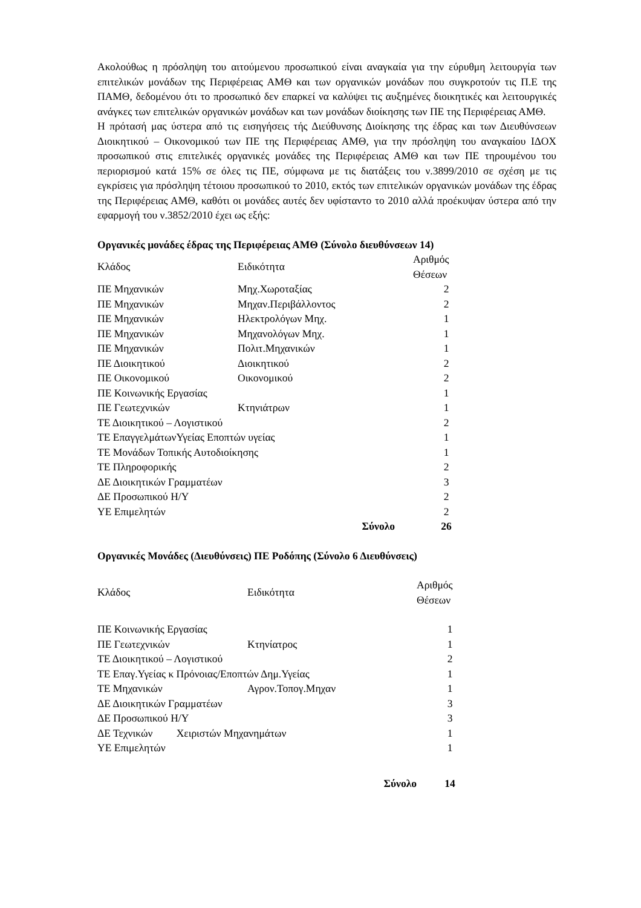Ακολούθως η πρόσληψη του αιτούμενου προσωπικού είναι αναγκαία για την εύρυθμη λειτουργία των επιτελικών μονάδων της Περιφέρειας ΑΜΘ και των οργανικών μονάδων που συγκροτούν τις Π.Ε της ΠΑΜΘ, δεδομένου ότι το προσωπικό δεν επαρκεί να καλύψει τις αυξημένες διοικητικές και λειτουργικές ανάγκες των επιτελικών οργανικών μονάδων και των μονάδων διοίκησης των ΠΕ της Περιφέρειας ΑΜΘ.
Η πρότασή μας ύστερα από τις εισηγήσεις τής Διεύθυνσης Διοίκησης της έδρας και των Διευθύνσεων Διοικητικού – Οικονομικού των ΠΕ της Περιφέρειας ΑΜΘ, για την πρόσληψη του αναγκαίου ΙΔΟΧ προσωπικού στις επιτελικές οργανικές μονάδες της Περιφέρειας ΑΜΘ και των ΠΕ τηρουμένου του περιορισμού κατά 15% σε όλες τις ΠΕ, σύμφωνα με τις διατάξεις του ν.3899/2010 σε σχέση με τις εγκρίσεις για πρόσληψη τέτοιου προσωπικού το 2010, εκτός των επιτελικών οργανικών μονάδων της έδρας της Περιφέρειας ΑΜΘ, καθότι οι μονάδες αυτές δεν υφίσταντο το 2010 αλλά προέκυψαν ύστερα από την εφαρμογή του ν.3852/2010 έχει ως εξής:
Οργανικές μονάδες έδρας της Περιφέρειας ΑΜΘ (Σύνολο διευθύνσεων 14)
| Κλάδος | Ειδικότητα | Αριθμός Θέσεων |
| --- | --- | --- |
| ΠΕ Μηχανικών | Μηχ.Χωροταξίας | 2 |
| ΠΕ Μηχανικών | Μηχαν.Περιβάλλοντος | 2 |
| ΠΕ Μηχανικών | Ηλεκτρολόγων Μηχ. | 1 |
| ΠΕ Μηχανικών | Μηχανολόγων Μηχ. | 1 |
| ΠΕ Μηχανικών | Πολιτ.Μηχανικών | 1 |
| ΠΕ Διοικητικού | Διοικητικού | 2 |
| ΠΕ Οικονομικού | Οικονομικού | 2 |
| ΠΕ Κοινωνικής Εργασίας | | 1 |
| ΠΕ Γεωτεχνικών | Κτηνιάτρων | 1 |
| ΤΕ Διοικητικού – Λογιστικού | | 2 |
| ΤΕ ΕπαγγελμάτωνΥγείας Εποπτών υγείας | | 1 |
| ΤΕ Μονάδων Τοπικής Αυτοδιοίκησης | | 1 |
| ΤΕ Πληροφορικής | | 2 |
| ΔΕ Διοικητικών Γραμματέων | | 3 |
| ΔΕ Προσωπικού Η/Υ | | 2 |
| ΥΕ Επιμελητών | | 2 |
| | Σύνολο | 26 |
Οργανικές Μονάδες (Διευθύνσεις) ΠΕ Ροδόπης (Σύνολο 6 Διευθύνσεις)
| Κλάδος | Ειδικότητα | Αριθμός Θέσεων |
| --- | --- | --- |
| ΠΕ Κοινωνικής Εργασίας | | 1 |
| ΠΕ Γεωτεχνικών | Κτηνίατρος | 1 |
| ΤΕ Διοικητικού – Λογιστικού | | 2 |
| ΤΕ Επαγ.Υγείας κ Πρόνοιας/Εποπτών Δημ.Υγείας | | 1 |
| ΤΕ Μηχανικών | Αγρον.Τοπογ.Μηχαν | 1 |
| ΔΕ Διοικητικών Γραμματέων | | 3 |
| ΔΕ Προσωπικού Η/Υ | | 3 |
| ΔΕ Τεχνικών Χειριστών Μηχανημάτων | | 1 |
| ΥΕ Επιμελητών | | 1 |
| | Σύνολο | 14 |